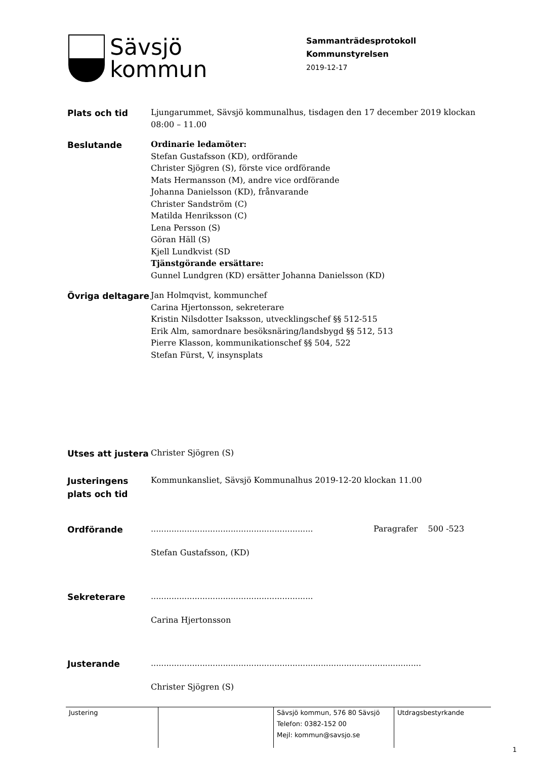Sävsjö
kommun
Sammanträdesprotokoll
Kommunstyrelsen
2019-12-17
Plats och tid
Ljungarummet, Sävsjö kommunalhus, tisdagen den 17 december 2019 klockan 08:00 – 11.00
Beslutande
Ordinarie ledamöter:
Stefan Gustafsson (KD), ordförande
Christer Sjögren (S), förste vice ordförande
Mats Hermansson (M), andre vice ordförande
Johanna Danielsson (KD), frånvarande
Christer Sandström (C)
Matilda Henriksson (C)
Lena Persson (S)
Göran Häll (S)
Kjell Lundkvist (SD
Tjänstgörande ersättare:
Gunnel Lundgren (KD) ersätter Johanna Danielsson (KD)
Övriga deltagare
Jan Holmqvist, kommunchef
Carina Hjertonsson, sekreterare
Kristin Nilsdotter Isaksson, utvecklingschef §§ 512-515
Erik Alm, samordnare besöksnäring/landsbygd §§ 512, 513
Pierre Klasson, kommunikationschef §§ 504, 522
Stefan Fürst, V, insynsplats
Utses att justera
Christer Sjögren (S)
Justeringens plats och tid
Kommunkansliet, Sävsjö Kommunalhus 2019-12-20 klockan 11.00
Ordförande
...............................................................
Stefan Gustafsson, (KD)
Paragrafer 500 -523
Sekreterare
...............................................................
Carina Hjertonsson
Justerande
.........................................................................................................
Christer Sjögren (S)
| Justering | | Sävsjö kommun, 576 80 Sävsjö Telefon: 0382-152 00 Mejl: kommun@savsjo.se | Utdragsbestyrkande |
1